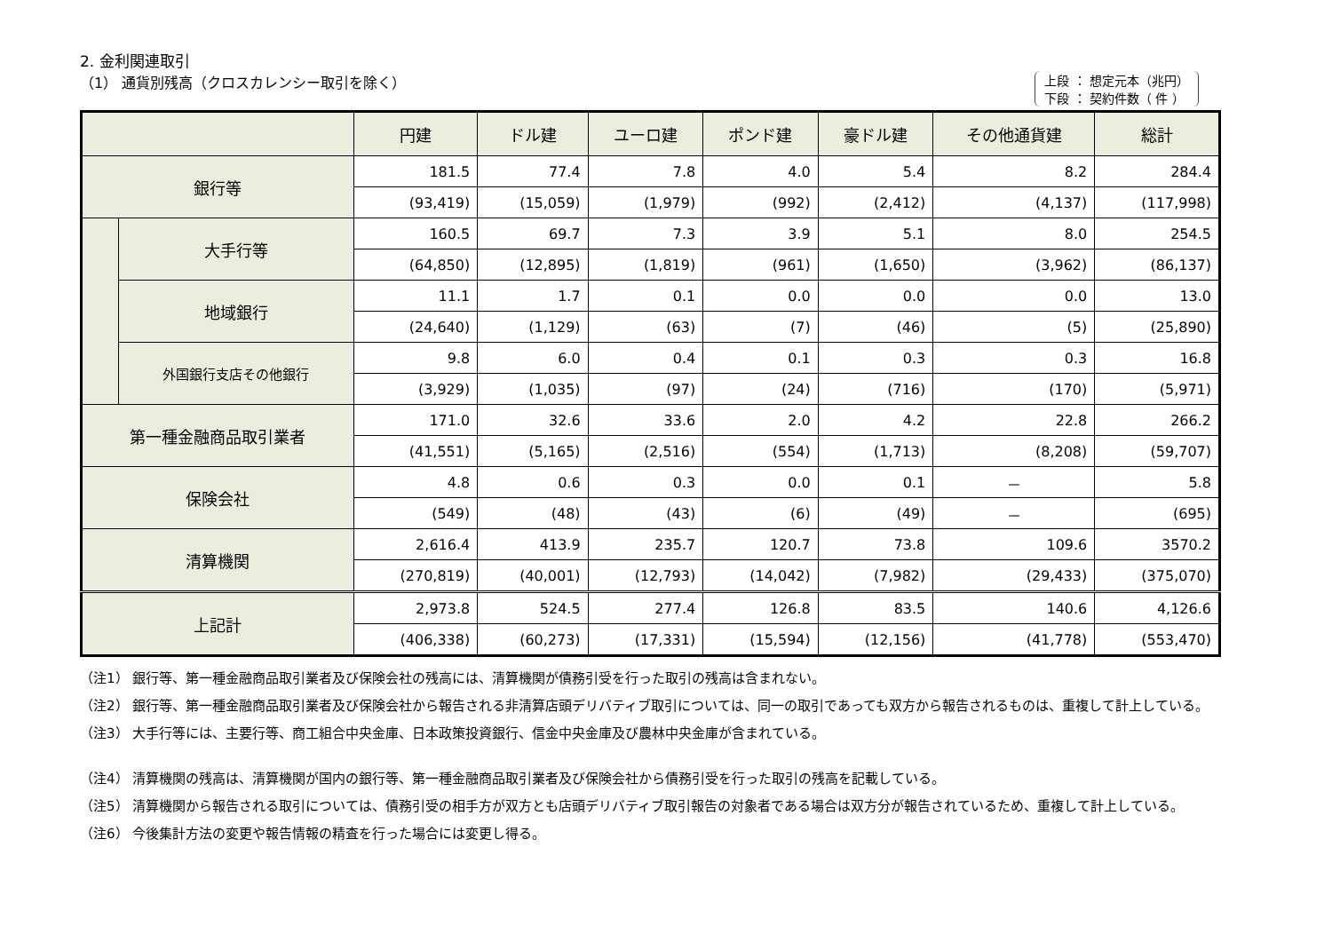2. 金利関連取引
（1） 通貨別残高（クロスカレンシー取引を除く） 上段 ： 想定元本（兆円）
下段 ： 契約件数（ 件 ）
| | | 円建 | ドル建 | ユーロ建 | ポンド建 | 豪ドル建 | その他通貨建 | 総計 |
| --- | --- | --- | --- | --- | --- | --- | --- | --- |
| 銀行等 | | 181.5 | 77.4 | 7.8 | 4.0 | 5.4 | 8.2 | 284.4 |
| | | (93,419) | (15,059) | (1,979) | (992) | (2,412) | (4,137) | (117,998) |
| | 大手行等 | 160.5 | 69.7 | 7.3 | 3.9 | 5.1 | 8.0 | 254.5 |
| | | (64,850) | (12,895) | (1,819) | (961) | (1,650) | (3,962) | (86,137) |
| | 地域銀行 | 11.1 | 1.7 | 0.1 | 0.0 | 0.0 | 0.0 | 13.0 |
| | | (24,640) | (1,129) | (63) | (7) | (46) | (5) | (25,890) |
| | 外国銀行支店その他銀行 | 9.8 | 6.0 | 0.4 | 0.1 | 0.3 | 0.3 | 16.8 |
| | | (3,929) | (1,035) | (97) | (24) | (716) | (170) | (5,971) |
| 第一種金融商品取引業者 | | 171.0 | 32.6 | 33.6 | 2.0 | 4.2 | 22.8 | 266.2 |
| | | (41,551) | (5,165) | (2,516) | (554) | (1,713) | (8,208) | (59,707) |
| 保険会社 | | 4.8 | 0.6 | 0.3 | 0.0 | 0.1 | － | 5.8 |
| | | (549) | (48) | (43) | (6) | (49) | － | (695) |
| 清算機関 | | 2,616.4 | 413.9 | 235.7 | 120.7 | 73.8 | 109.6 | 3570.2 |
| | | (270,819) | (40,001) | (12,793) | (14,042) | (7,982) | (29,433) | (375,070) |
| 上記計 | | 2,973.8 | 524.5 | 277.4 | 126.8 | 83.5 | 140.6 | 4,126.6 |
| | | (406,338) | (60,273) | (17,331) | (15,594) | (12,156) | (41,778) | (553,470) |
（注1） 銀行等、第一種金融商品取引業者及び保険会社の残高には、清算機関が債務引受を行った取引の残高は含まれない。
（注2） 銀行等、第一種金融商品取引業者及び保険会社から報告される非清算店頭デリバティブ取引については、同一の取引であっても双方から報告されるものは、重複して計上している。
（注3） 大手行等には、主要行等、商工組合中央金庫、日本政策投資銀行、信金中央金庫及び農林中央金庫が含まれている。
（注4） 清算機関の残高は、清算機関が国内の銀行等、第一種金融商品取引業者及び保険会社から債務引受を行った取引の残高を記載している。
（注5） 清算機関から報告される取引については、債務引受の相手方が双方とも店頭デリバティブ取引報告の対象者である場合は双方分が報告されているため、重複して計上している。
（注6） 今後集計方法の変更や報告情報の精査を行った場合には変更し得る。